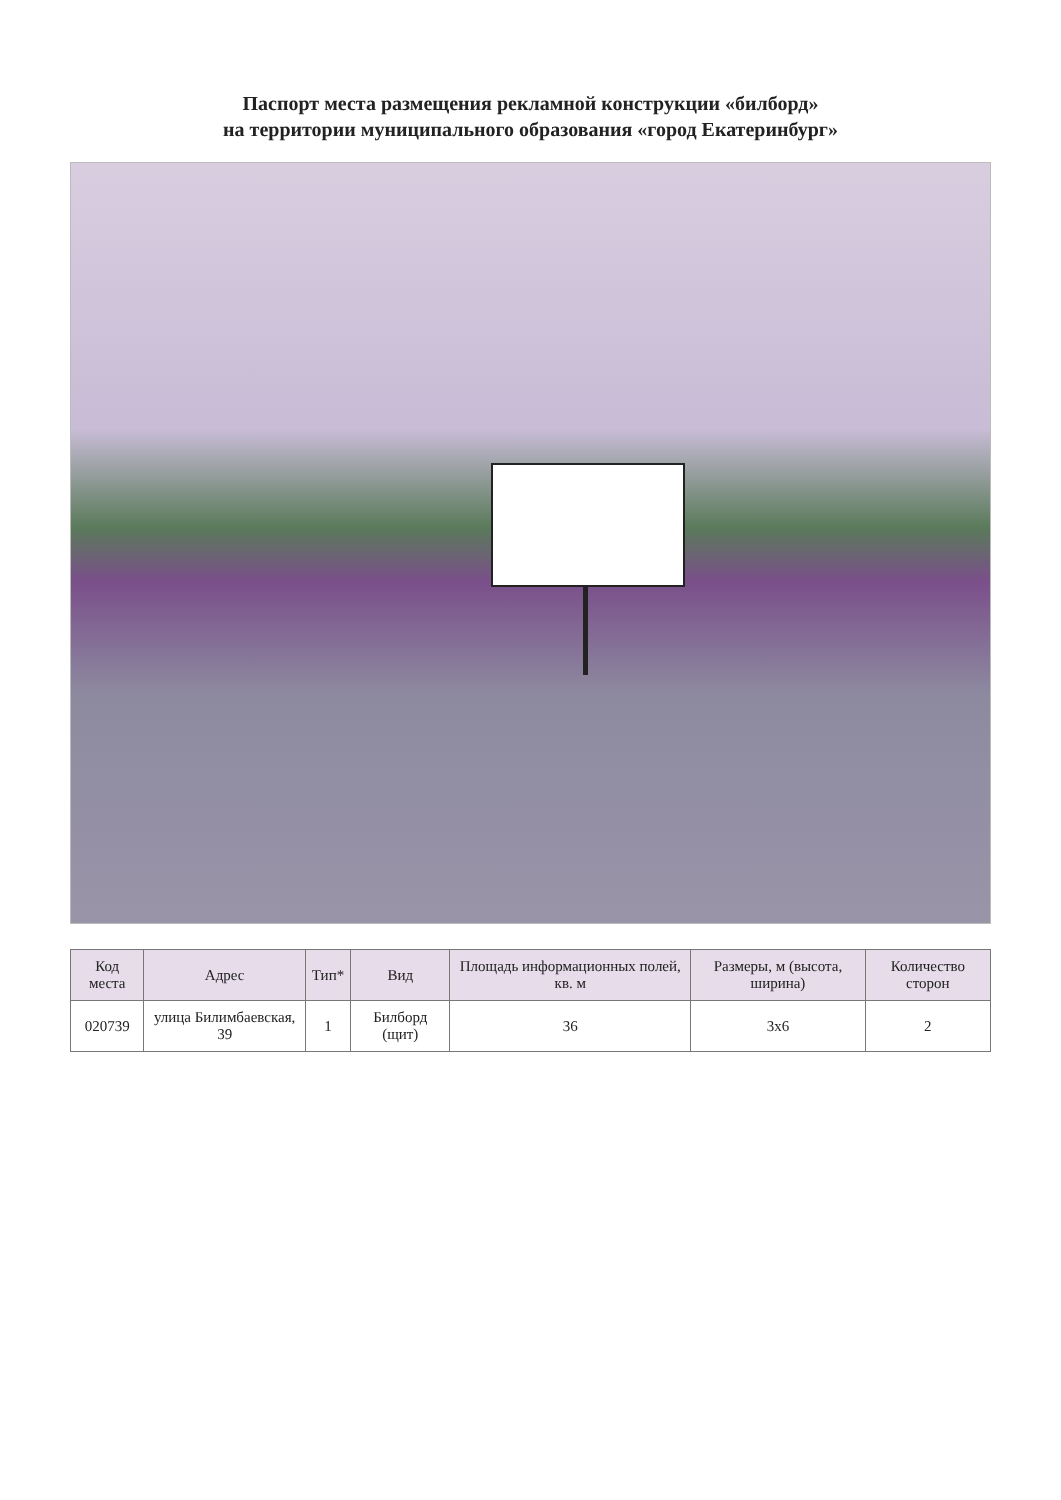Паспорт места размещения рекламной конструкции «билборд»
на территории муниципального образования «город Екатеринбург»
| Код места | Адрес | Тип* | Вид | Площадь информационных полей, кв. м | Размеры, м (высота, ширина) | Количество сторон |
| --- | --- | --- | --- | --- | --- | --- |
| 020739 | улица Билимбаевская, 39 | 1 | Билборд (щит) | 36 | 3x6 | 2 |